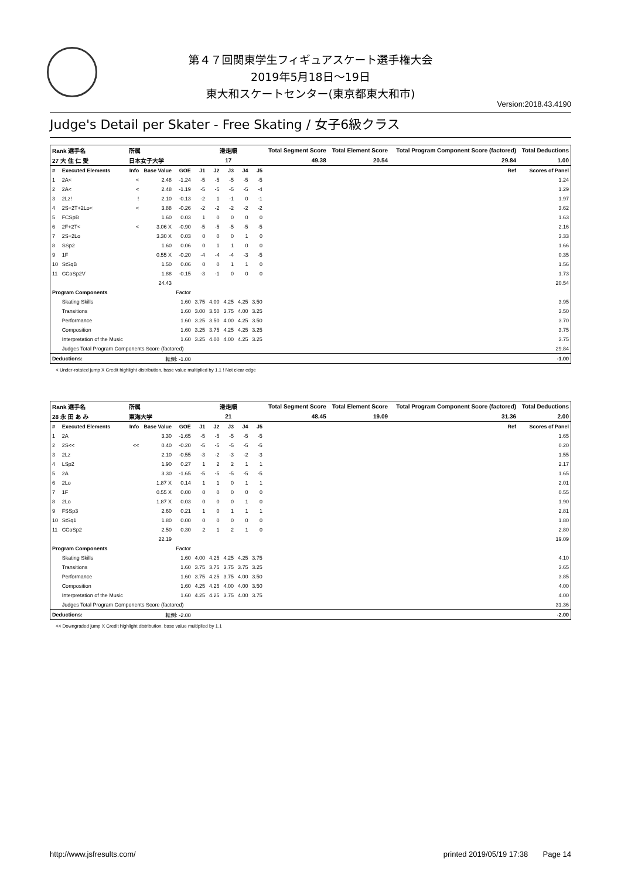第４７回関東学生フィギュアスケート選手権大会
2019年5月18日～19日
東大和スケートセンター(東京都東大和市)
Version:2018.43.4190
Judge's Detail per Skater - Free Skating / 女子6級クラス
| Rank 選手名 | | 所属 | | | 滑走順 | | | | | Total Segment Score | Total Element Score | Total Program Component Score (factored) | Total Deductions |
| 27 大 住 仁 愛 | | 日本女子大学 | | | 17 | | | | | 49.38 | 20.54 | 29.84 | 1.00 |
| # | Executed Elements | Info | Base Value | GOE | J1 | J2 | J3 | J4 | J5 | | | Ref | Scores of Panel |
| 1 | 2A< | < | 2.48 | -1.24 | -5 | -5 | -5 | -5 | -5 | | | | 1.24 |
| 2 | 2A< | < | 2.48 | -1.19 | -5 | -5 | -5 | -5 | -4 | | | | 1.29 |
| 3 | 2Lz! | ! | 2.10 | -0.13 | -2 | 1 | -1 | 0 | -1 | | | | 1.97 |
| 4 | 2S+2T+2Lo< | < | 3.88 | -0.26 | -2 | -2 | -2 | -2 | -2 | | | | 3.62 |
| 5 | FCSpB | | 1.60 | 0.03 | 1 | 0 | 0 | 0 | 0 | | | | 1.63 |
| 6 | 2F+2T< | < | 3.06 X | -0.90 | -5 | -5 | -5 | -5 | -5 | | | | 2.16 |
| 7 | 2S+2Lo | | 3.30 X | 0.03 | 0 | 0 | 0 | 1 | 0 | | | | 3.33 |
| 8 | SSp2 | | 1.60 | 0.06 | 0 | 1 | 1 | 0 | 0 | | | | 1.66 |
| 9 | 1F | | 0.55 X | -0.20 | -4 | -4 | -4 | -3 | -5 | | | | 0.35 |
| 10 | StSqB | | 1.50 | 0.06 | 0 | 0 | 1 | 1 | 0 | | | | 1.56 |
| 11 | CCoSp2V | | 1.88 | -0.15 | -3 | -1 | 0 | 0 | 0 | | | | 1.73 |
| | | | 24.43 | | | | | | | | | | 20.54 |
| Program Components | | | | Factor | | | | | | | | | |
| | Skating Skills | | | 1.60 | 3.75 | 4.00 | 4.25 | 4.25 | 3.50 | | | | 3.95 |
| | Transitions | | | 1.60 | 3.00 | 3.50 | 3.75 | 4.00 | 3.25 | | | | 3.50 |
| | Performance | | | 1.60 | 3.25 | 3.50 | 4.00 | 4.25 | 3.50 | | | | 3.70 |
| | Composition | | | 1.60 | 3.25 | 3.75 | 4.25 | 4.25 | 3.25 | | | | 3.75 |
| | Interpretation of the Music | | | 1.60 | 3.25 | 4.00 | 4.00 | 4.25 | 3.25 | | | | 3.75 |
| | Judges Total Program Components Score (factored) | | | | | | | | | | | | 29.84 |
| Deductions: | | | 転倒: -1.00 | | | | | | | | | | -1.00 |
< Under-rotated jump X Credit highlight distribution, base value multiplied by 1.1 ! Not clear edge
| Rank 選手名 | | 所属 | | | 滑走順 | | | | | Total Segment Score | Total Element Score | Total Program Component Score (factored) | Total Deductions |
| 28 永 田 あ み | | 東海大学 | | | 21 | | | | | 48.45 | 19.09 | 31.36 | 2.00 |
| # | Executed Elements | Info | Base Value | GOE | J1 | J2 | J3 | J4 | J5 | | | Ref | Scores of Panel |
| 1 | 2A | | 3.30 | -1.65 | -5 | -5 | -5 | -5 | -5 | | | | 1.65 |
| 2 | 2S<< | << | 0.40 | -0.20 | -5 | -5 | -5 | -5 | -5 | | | | 0.20 |
| 3 | 2Lz | | 2.10 | -0.55 | -3 | -2 | -3 | -2 | -3 | | | | 1.55 |
| 4 | LSp2 | | 1.90 | 0.27 | 1 | 2 | 2 | 1 | 1 | | | | 2.17 |
| 5 | 2A | | 3.30 | -1.65 | -5 | -5 | -5 | -5 | -5 | | | | 1.65 |
| 6 | 2Lo | | 1.87 X | 0.14 | 1 | 1 | 0 | 1 | 1 | | | | 2.01 |
| 7 | 1F | | 0.55 X | 0.00 | 0 | 0 | 0 | 0 | 0 | | | | 0.55 |
| 8 | 2Lo | | 1.87 X | 0.03 | 0 | 0 | 0 | 1 | 0 | | | | 1.90 |
| 9 | FSSp3 | | 2.60 | 0.21 | 1 | 0 | 1 | 1 | 1 | | | | 2.81 |
| 10 | StSq1 | | 1.80 | 0.00 | 0 | 0 | 0 | 0 | 0 | | | | 1.80 |
| 11 | CCoSp2 | | 2.50 | 0.30 | 2 | 1 | 2 | 1 | 0 | | | | 2.80 |
| | | | 22.19 | | | | | | | | | | 19.09 |
| Program Components | | | | Factor | | | | | | | | | |
| | Skating Skills | | | 1.60 | 4.00 | 4.25 | 4.25 | 4.25 | 3.75 | | | | 4.10 |
| | Transitions | | | 1.60 | 3.75 | 3.75 | 3.75 | 3.75 | 3.25 | | | | 3.65 |
| | Performance | | | 1.60 | 3.75 | 4.25 | 3.75 | 4.00 | 3.50 | | | | 3.85 |
| | Composition | | | 1.60 | 4.25 | 4.25 | 4.00 | 4.00 | 3.50 | | | | 4.00 |
| | Interpretation of the Music | | | 1.60 | 4.25 | 4.25 | 3.75 | 4.00 | 3.75 | | | | 4.00 |
| | Judges Total Program Components Score (factored) | | | | | | | | | | | | 31.36 |
| Deductions: | | | 転倒: -2.00 | | | | | | | | | | -2.00 |
<< Downgraded jump X Credit highlight distribution, base value multiplied by 1.1
http://www.jsfresults.com/ printed 2019/05/19 17:38 Page 14